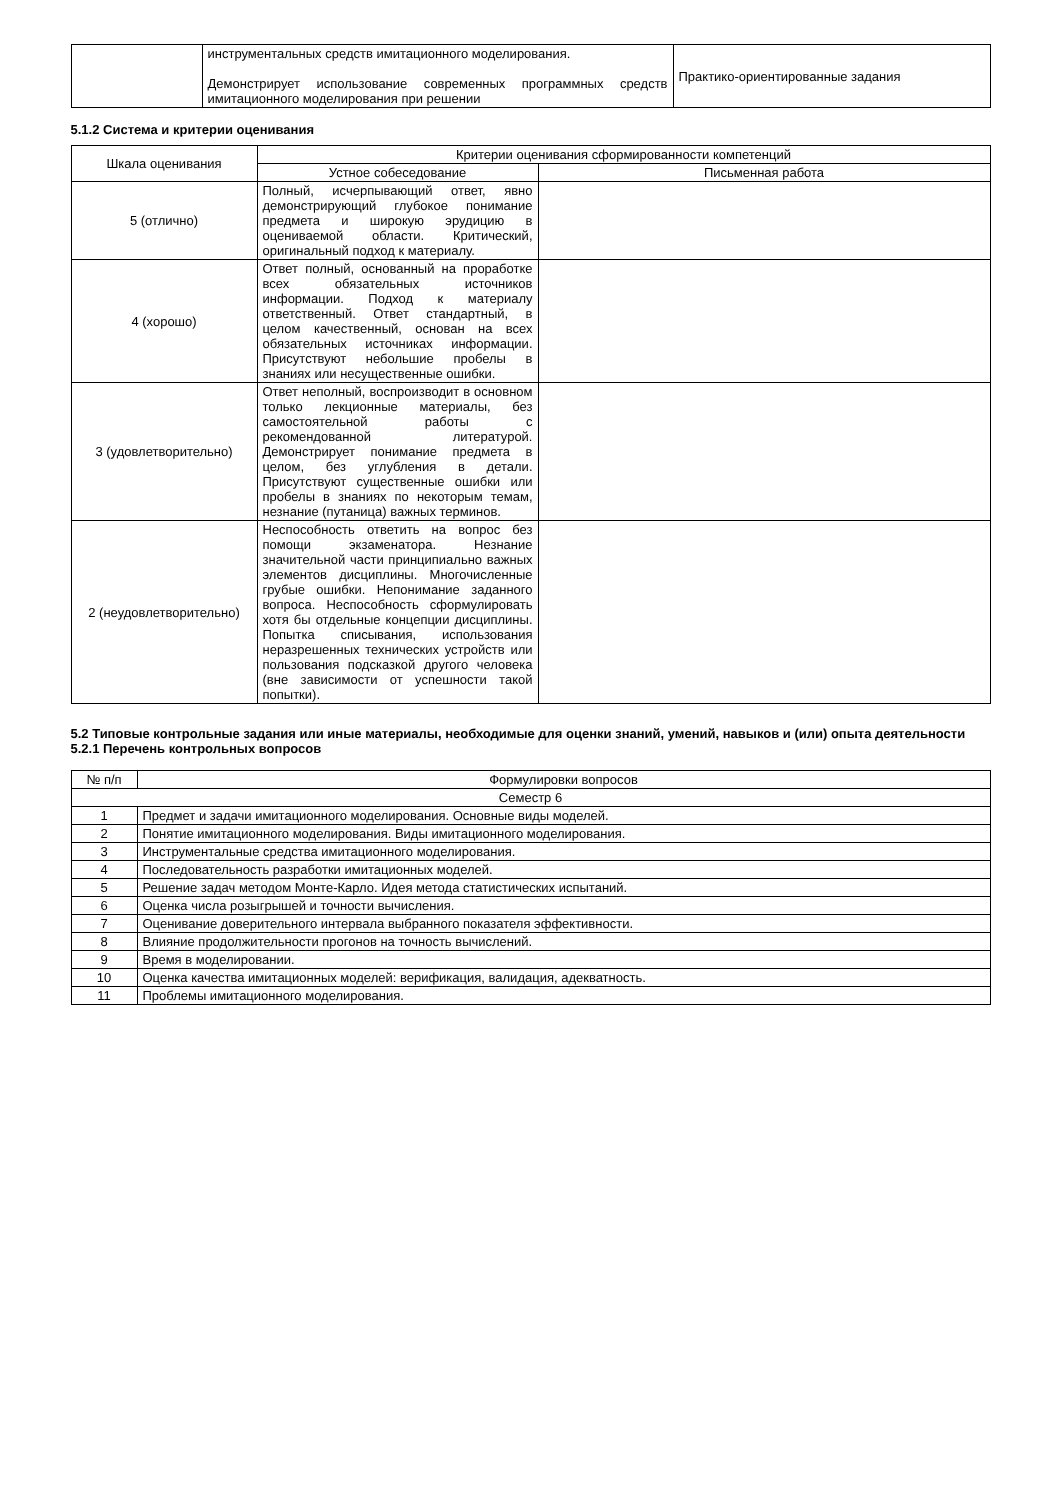| | инструментальных средств имитационного моделирования. Демонстрирует использование современных программных средств имитационного моделирования при решении | Практико-ориентированные задания |
5.1.2 Система и критерии оценивания
| Шкала оценивания | Критерии оценивания сформированности компетенций | |
| --- | --- | --- |
| | Устное собеседование | Письменная работа |
| 5 (отлично) | Полный, исчерпывающий ответ, явно демонстрирующий глубокое понимание предмета и широкую эрудицию в оцениваемой области. Критический, оригинальный подход к материалу. | |
| 4 (хорошо) | Ответ полный, основанный на проработке всех обязательных источников информации. Подход к материалу ответственный. Ответ стандартный, в целом качественный, основан на всех обязательных источниках информации. Присутствуют небольшие пробелы в знаниях или несущественные ошибки. | |
| 3 (удовлетворительно) | Ответ неполный, воспроизводит в основном только лекционные материалы, без самостоятельной работы с рекомендованной литературой. Демонстрирует понимание предмета в целом, без углубления в детали. Присутствуют существенные ошибки или пробелы в знаниях по некоторым темам, незнание (путаница) важных терминов. | |
| 2 (неудовлетворительно) | Неспособность ответить на вопрос без помощи экзаменатора. Незнание значительной части принципиально важных элементов дисциплины. Многочисленные грубые ошибки. Непонимание заданного вопроса. Неспособность сформулировать хотя бы отдельные концепции дисциплины. Попытка списывания, использования неразрешенных технических устройств или пользования подсказкой другого человека (вне зависимости от успешности такой попытки). | |
5.2 Типовые контрольные задания или иные материалы, необходимые для оценки знаний, умений, навыков и (или) опыта деятельности
5.2.1 Перечень контрольных вопросов
| № п/п | Формулировки вопросов |
| --- | --- |
| Семестр 6 | |
| 1 | Предмет и задачи имитационного моделирования. Основные виды моделей. |
| 2 | Понятие имитационного моделирования. Виды имитационного моделирования. |
| 3 | Инструментальные средства имитационного моделирования. |
| 4 | Последовательность разработки имитационных моделей. |
| 5 | Решение задач методом Монте-Карло. Идея метода статистических испытаний. |
| 6 | Оценка числа розыгрышей и точности вычисления. |
| 7 | Оценивание доверительного интервала выбранного показателя эффективности. |
| 8 | Влияние продолжительности прогонов на точность вычислений. |
| 9 | Время в моделировании. |
| 10 | Оценка качества имитационных моделей: верификация, валидация, адекватность. |
| 11 | Проблемы имитационного моделирования. |